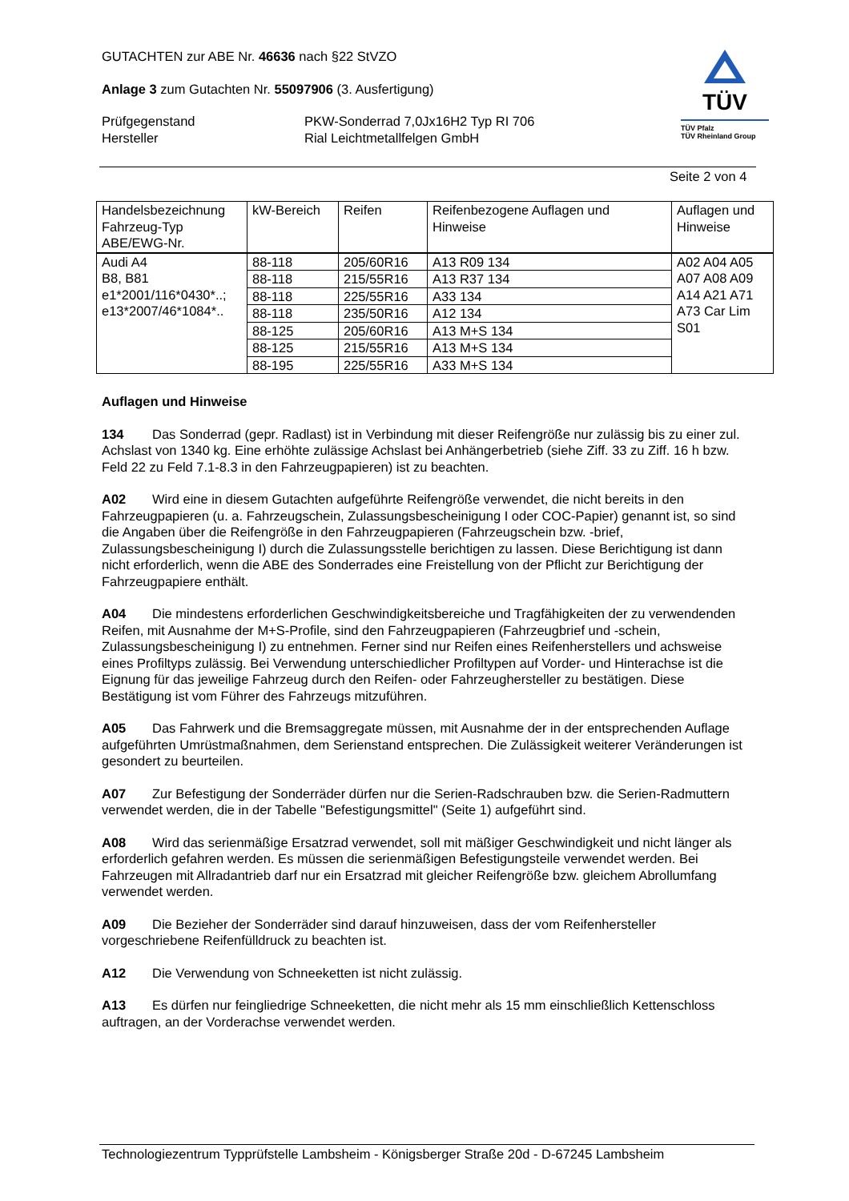GUTACHTEN zur ABE Nr. 46636 nach §22 StVZO
Anlage 3 zum Gutachten Nr. 55097906 (3. Ausfertigung)
Prüfgegenstand PKW-Sonderrad 7,0Jx16H2 Typ RI 706
Hersteller Rial Leichtmetallfelgen GmbH
TÜV
TÜV Pfalz
TÜV Rheinland Group
Seite 2 von 4
| Handelsbezeichnung Fahrzeug-Typ ABE/EWG-Nr. | kW-Bereich | Reifen | Reifenbezogene Auflagen und Hinweise | Auflagen und Hinweise |
| --- | --- | --- | --- | --- |
| Audi A4 B8, B81 e1*2001/116*0430*..; e13*2007/46*1084*.. | 88-118 | 205/60R16 | A13 R09 134 | A02 A04 A05 A07 A08 A09 A14 A21 A71 A73 Car Lim S01 |
| | 88-118 | 215/55R16 | A13 R37 134 | |
| | 88-118 | 225/55R16 | A33 134 | |
| | 88-118 | 235/50R16 | A12 134 | |
| | 88-125 | 205/60R16 | A13 M+S 134 | |
| | 88-125 | 215/55R16 | A13 M+S 134 | |
| | 88-195 | 225/55R16 | A33 M+S 134 | |
Auflagen und Hinweise
134 Das Sonderrad (gepr. Radlast) ist in Verbindung mit dieser Reifengröße nur zulässig bis zu einer zul. Achslast von 1340 kg. Eine erhöhte zulässige Achslast bei Anhängerbetrieb (siehe Ziff. 33 zu Ziff. 16 h bzw. Feld 22 zu Feld 7.1-8.3 in den Fahrzeugpapieren) ist zu beachten.
A02 Wird eine in diesem Gutachten aufgeführte Reifengröße verwendet, die nicht bereits in den Fahrzeugpapieren (u. a. Fahrzeugschein, Zulassungsbescheinigung I oder COC-Papier) genannt ist, so sind die Angaben über die Reifengröße in den Fahrzeugpapieren (Fahrzeugschein bzw. -brief, Zulassungsbescheinigung I) durch die Zulassungsstelle berichtigen zu lassen. Diese Berichtigung ist dann nicht erforderlich, wenn die ABE des Sonderrades eine Freistellung von der Pflicht zur Berichtigung der Fahrzeugpapiere enthält.
A04 Die mindestens erforderlichen Geschwindigkeitsbereiche und Tragfähigkeiten der zu verwendenden Reifen, mit Ausnahme der M+S-Profile, sind den Fahrzeugpapieren (Fahrzeugbrief und -schein, Zulassungsbescheinigung I) zu entnehmen. Ferner sind nur Reifen eines Reifenherstellers und achsweise eines Profiltyps zulässig. Bei Verwendung unterschiedlicher Profiltypen auf Vorder- und Hinterachse ist die Eignung für das jeweilige Fahrzeug durch den Reifen- oder Fahrzeughersteller zu bestätigen. Diese Bestätigung ist vom Führer des Fahrzeugs mitzuführen.
A05 Das Fahrwerk und die Bremsaggregate müssen, mit Ausnahme der in der entsprechenden Auflage aufgeführten Umrüstmaßnahmen, dem Serienstand entsprechen. Die Zulässigkeit weiterer Veränderungen ist gesondert zu beurteilen.
A07 Zur Befestigung der Sonderräder dürfen nur die Serien-Radschrauben bzw. die Serien-Radmuttern verwendet werden, die in der Tabelle "Befestigungsmittel" (Seite 1) aufgeführt sind.
A08 Wird das serienmäßige Ersatzrad verwendet, soll mit mäßiger Geschwindigkeit und nicht länger als erforderlich gefahren werden. Es müssen die serienmäßigen Befestigungsteile verwendet werden. Bei Fahrzeugen mit Allradantrieb darf nur ein Ersatzrad mit gleicher Reifengröße bzw. gleichem Abrollumfang verwendet werden.
A09 Die Bezieher der Sonderräder sind darauf hinzuweisen, dass der vom Reifenhersteller vorgeschriebene Reifenfülldruck zu beachten ist.
A12 Die Verwendung von Schneeketten ist nicht zulässig.
A13 Es dürfen nur feingliedrige Schneeketten, die nicht mehr als 15 mm einschließlich Kettenschloss auftragen, an der Vorderachse verwendet werden.
Technologiezentrum Typprüfstelle Lambsheim - Königsberger Straße 20d - D-67245 Lambsheim